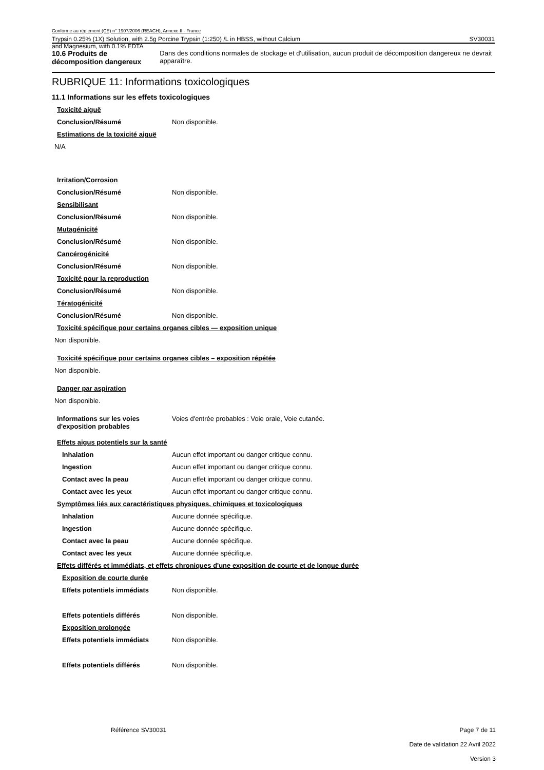Conforme au règlement (CE) n° 1907/2006 (REACH), Annexe II - France
Trypsin 0.25% (1X) Solution, with 2.5g Porcine Trypsin (1:250) /L in HBSS, without Calcium SV30031
and Magnesium, with 0.1% EDTA
10.6 Produits de décomposition dangereux
Dans des conditions normales de stockage et d'utilisation, aucun produit de décomposition dangereux ne devrait apparaître.
RUBRIQUE 11: Informations toxicologiques
11.1 Informations sur les effets toxicologiques
Toxicité aiguë
Conclusion/Résumé Non disponible.
Estimations de la toxicité aiguë
N/A
Irritation/Corrosion
Conclusion/Résumé Non disponible.
Sensibilisant
Conclusion/Résumé Non disponible.
Mutagénicité
Conclusion/Résumé Non disponible.
Cancérogénicité
Conclusion/Résumé Non disponible.
Toxicité pour la reproduction
Conclusion/Résumé Non disponible.
Tératogénicité
Conclusion/Résumé Non disponible.
Toxicité spécifique pour certains organes cibles — exposition unique
Non disponible.
Toxicité spécifique pour certains organes cibles – exposition répétée
Non disponible.
Danger par aspiration
Non disponible.
Informations sur les voies d'exposition probables
Voies d'entrée probables : Voie orale, Voie cutanée.
Effets aigus potentiels sur la santé
Inhalation Aucun effet important ou danger critique connu.
Ingestion Aucun effet important ou danger critique connu.
Contact avec la peau Aucun effet important ou danger critique connu.
Contact avec les yeux Aucun effet important ou danger critique connu.
Symptômes liés aux caractéristiques physiques, chimiques et toxicologiques
Inhalation Aucune donnée spécifique.
Ingestion Aucune donnée spécifique.
Contact avec la peau Aucune donnée spécifique.
Contact avec les yeux Aucune donnée spécifique.
Effets différés et immédiats, et effets chroniques d'une exposition de courte et de longue durée
Exposition de courte durée
Effets potentiels immédiats Non disponible.
Effets potentiels différés Non disponible.
Exposition prolongée
Effets potentiels immédiats Non disponible.
Effets potentiels différés Non disponible.
Référence SV30031 Page 7 de 11
Date de validation 22 Avril 2022
Version 3